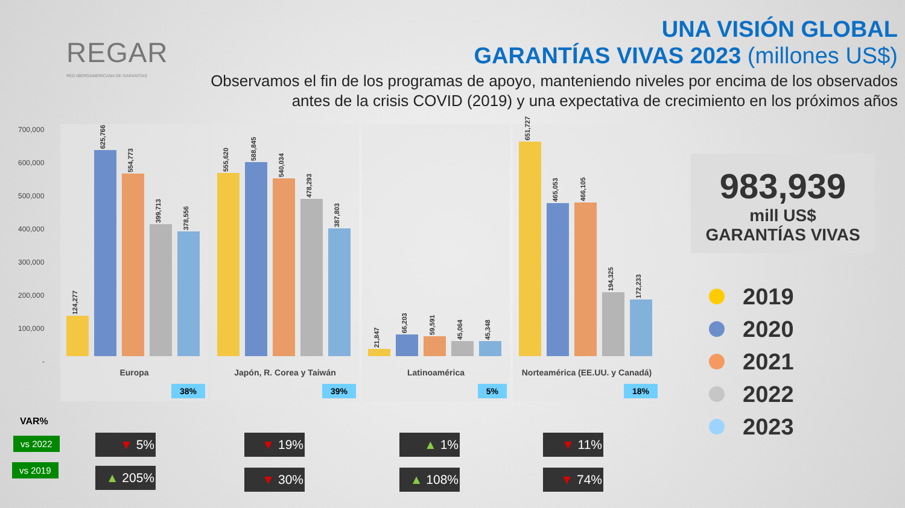REGAR
RED IBEROAMERICANA DE GARANTÍAS
UNA VISIÓN GLOBAL
GARANTÍAS VIVAS 2023 (millones US$)
Observamos el fin de los programas de apoyo, manteniendo niveles por encima de los observados
antes de la crisis COVID (2019) y una expectativa de crecimiento en los próximos años
700,000
600,000
500,000
400,000
300,000
200,000
100,000
-
124,277
625,766
554,773
399,713
378,556
Europa
38%
555,620
588,845
540,034
478,293
387,803
Japón, R. Corea y Taiwán
39%
21,847
66,203
59,591
45,064
45,348
Latinoamérica
5%
651,727
465,053
466,105
194,325
172,233
Norteamérica (EE.UU. y Canadá)
18%
983,939
mill US$
GARANTÍAS VIVAS
2019
2020
2021
2022
2023
VAR%
vs 2022
vs 2019
▼ 5%
▲ 205%
▼ 19%
▼ 30%
▲ 1%
▲ 108%
▼ 11%
▼ 74%